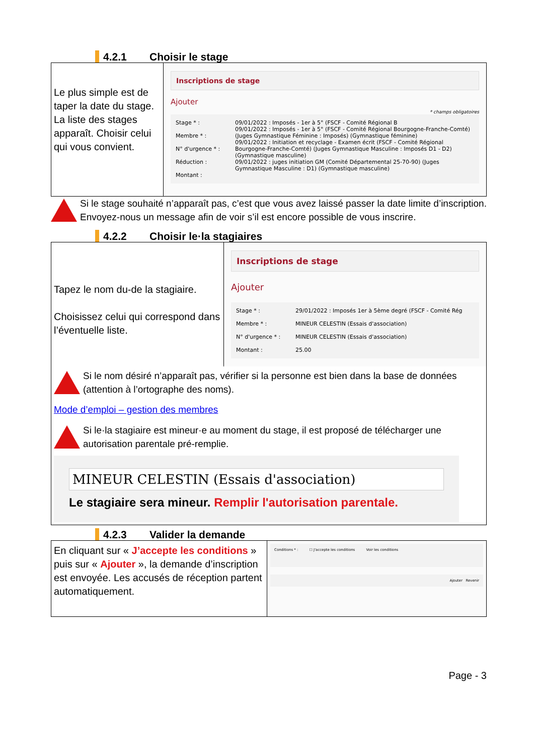4.2.1 Choisir le stage
Le plus simple est de taper la date du stage. La liste des stages apparaît. Choisir celui qui vous convient.
Inscriptions de stage
Ajouter
* champs obligatoires
Stage * :
Membre * :
N° d'urgence * :
Réduction :
Montant :
09/01/2022 : Imposés - 1er à 5° (FSCF - Comité Régional B
09/01/2022 : Imposés - 1er à 5° (FSCF - Comité Régional Bourgogne-Franche-Comté) (Juges Gymnastique Féminine : Imposés) (Gymnastique féminine)
09/01/2022 : Initiation et recyclage - Examen écrit (FSCF - Comité Régional Bourgogne-Franche-Comté) (Juges Gymnastique Masculine : Imposés D1 - D2) (Gymnastique masculine)
09/01/2022 : juges initiation GM (Comité Départemental 25-70-90) (Juges Gymnastique Masculine : D1) (Gymnastique masculine)
Si le stage souhaité n’apparaît pas, c’est que vous avez laissé passer la date limite d’inscription. Envoyez-nous un message afin de voir s’il est encore possible de vous inscrire.
4.2.2 Choisir le·la stagiaires
Tapez le nom du-de la stagiaire.
Choisissez celui qui correspond dans l’éventuelle liste.
Inscriptions de stage
Ajouter
Stage * :
Membre * :
N° d'urgence * :
Montant :
29/01/2022 : Imposés 1er à 5ème degré (FSCF - Comité Rég
MINEUR CELESTIN (Essais d'association)
MINEUR CELESTIN (Essais d'association)
25.00
Si le nom désiré n’apparaît pas, vérifier si la personne est bien dans la base de données (attention à l’ortographe des noms).
Mode d’emploi – gestion des membres
Si le·la stagiaire est mineur·e au moment du stage, il est proposé de télécharger une autorisation parentale pré-remplie.
MINEUR CELESTIN (Essais d'association)
Le stagiaire sera mineur. Remplir l'autorisation parentale.
4.2.3 Valider la demande
En cliquant sur « J’accepte les conditions » puis sur « Ajouter », la demande d’inscription est envoyée. Les accusés de réception partent automatiquement.
Conditions * : ☐ J'accepte les conditions Voir les conditions
Ajouter Revenir
Page - 3